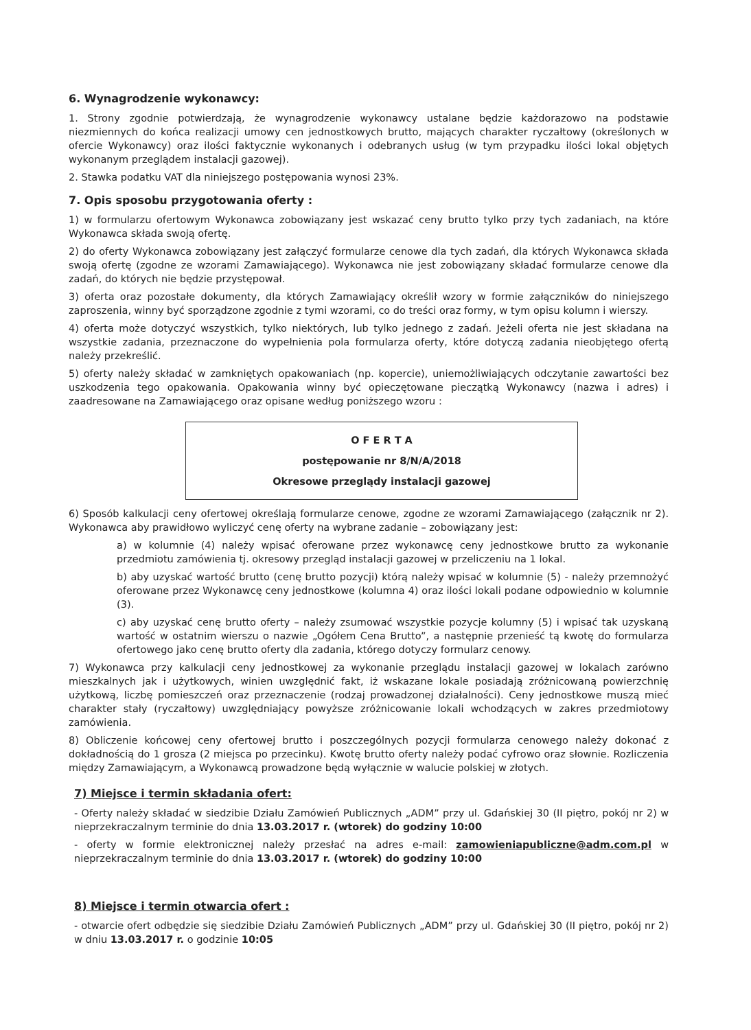6. Wynagrodzenie wykonawcy:
1. Strony zgodnie potwierdzają, że wynagrodzenie wykonawcy ustalane będzie każdorazowo na podstawie niezmiennych do końca realizacji umowy cen jednostkowych brutto, mających charakter ryczałtowy (określonych w ofercie Wykonawcy) oraz ilości faktycznie wykonanych i odebranych usług (w tym przypadku ilości lokal objętych wykonanym przeglądem instalacji gazowej).
2. Stawka podatku VAT dla niniejszego postępowania wynosi 23%.
7. Opis sposobu przygotowania oferty :
1) w formularzu ofertowym Wykonawca zobowiązany jest wskazać ceny brutto tylko przy tych zadaniach, na które Wykonawca składa swoją ofertę.
2) do oferty Wykonawca zobowiązany jest załączyć formularze cenowe dla tych zadań, dla których Wykonawca składa swoją ofertę (zgodne ze wzorami Zamawiającego). Wykonawca nie jest zobowiązany składać formularze cenowe dla zadań, do których nie będzie przystępował.
3) oferta oraz pozostałe dokumenty, dla których Zamawiający określił wzory w formie załączników do niniejszego zaproszenia, winny być sporządzone zgodnie z tymi wzorami, co do treści oraz formy, w tym opisu kolumn i wierszy.
4) oferta może dotyczyć wszystkich, tylko niektórych, lub tylko jednego z zadań. Jeżeli oferta nie jest składana na wszystkie zadania, przeznaczone do wypełnienia pola formularza oferty, które dotyczą zadania nieobjętego ofertą należy przekreślić.
5) oferty należy składać w zamkniętych opakowaniach (np. kopercie), uniemożliwiających odczytanie zawartości bez uszkodzenia tego opakowania. Opakowania winny być opieczętowane pieczątką Wykonawcy (nazwa i adres) i zaadresowane na Zamawiającego oraz opisane według poniższego wzoru :
O F E R T A
postępowanie nr 8/N/A/2018
Okresowe przeglądy instalacji gazowej
6) Sposób kalkulacji ceny ofertowej określają formularze cenowe, zgodne ze wzorami Zamawiającego (załącznik nr 2). Wykonawca aby prawidłowo wyliczyć cenę oferty na wybrane zadanie – zobowiązany jest:
a) w kolumnie (4) należy wpisać oferowane przez wykonawcę ceny jednostkowe brutto za wykonanie przedmiotu zamówienia tj. okresowy przegląd instalacji gazowej w przeliczeniu na 1 lokal.
b) aby uzyskać wartość brutto (cenę brutto pozycji) którą należy wpisać w kolumnie (5) - należy przemnożyć oferowane przez Wykonawcę ceny jednostkowe (kolumna 4) oraz ilości lokali podane odpowiednio w kolumnie (3).
c) aby uzyskać cenę brutto oferty – należy zsumować wszystkie pozycje kolumny (5) i wpisać tak uzyskaną wartość w ostatnim wierszu o nazwie „Ogółem Cena Brutto”, a następnie przenieść tą kwotę do formularza ofertowego jako cenę brutto oferty dla zadania, którego dotyczy formularz cenowy.
7) Wykonawca przy kalkulacji ceny jednostkowej za wykonanie przeglądu instalacji gazowej w lokalach zarówno mieszkalnych jak i użytkowych, winien uwzględnić fakt, iż wskazane lokale posiadają zróżnicowaną powierzchnię użytkową, liczbę pomieszczeń oraz przeznaczenie (rodzaj prowadzonej działalności). Ceny jednostkowe muszą mieć charakter stały (ryczałtowy) uwzględniający powyższe zróżnicowanie lokali wchodzących w zakres przedmiotowy zamówienia.
8) Obliczenie końcowej ceny ofertowej brutto i poszczególnych pozycji formularza cenowego należy dokonać z dokładnością do 1 grosza (2 miejsca po przecinku). Kwotę brutto oferty należy podać cyfrowo oraz słownie. Rozliczenia między Zamawiającym, a Wykonawcą prowadzone będą wyłącznie w walucie polskiej w złotych.
7) Miejsce i termin składania ofert:
- Oferty należy składać w siedzibie Działu Zamówień Publicznych „ADM” przy ul. Gdańskiej 30 (II piętro, pokój nr 2) w nieprzekraczalnym terminie do dnia 13.03.2017 r. (wtorek) do godziny 10:00
- oferty w formie elektronicznej należy przesłać na adres e-mail: zamowieniapubliczne@adm.com.pl w nieprzekraczalnym terminie do dnia 13.03.2017 r. (wtorek) do godziny 10:00
8) Miejsce i termin otwarcia ofert :
- otwarcie ofert odbędzie się siedzibie Działu Zamówień Publicznych „ADM” przy ul. Gdańskiej 30 (II piętro, pokój nr 2) w dniu 13.03.2017 r. o godzinie 10:05